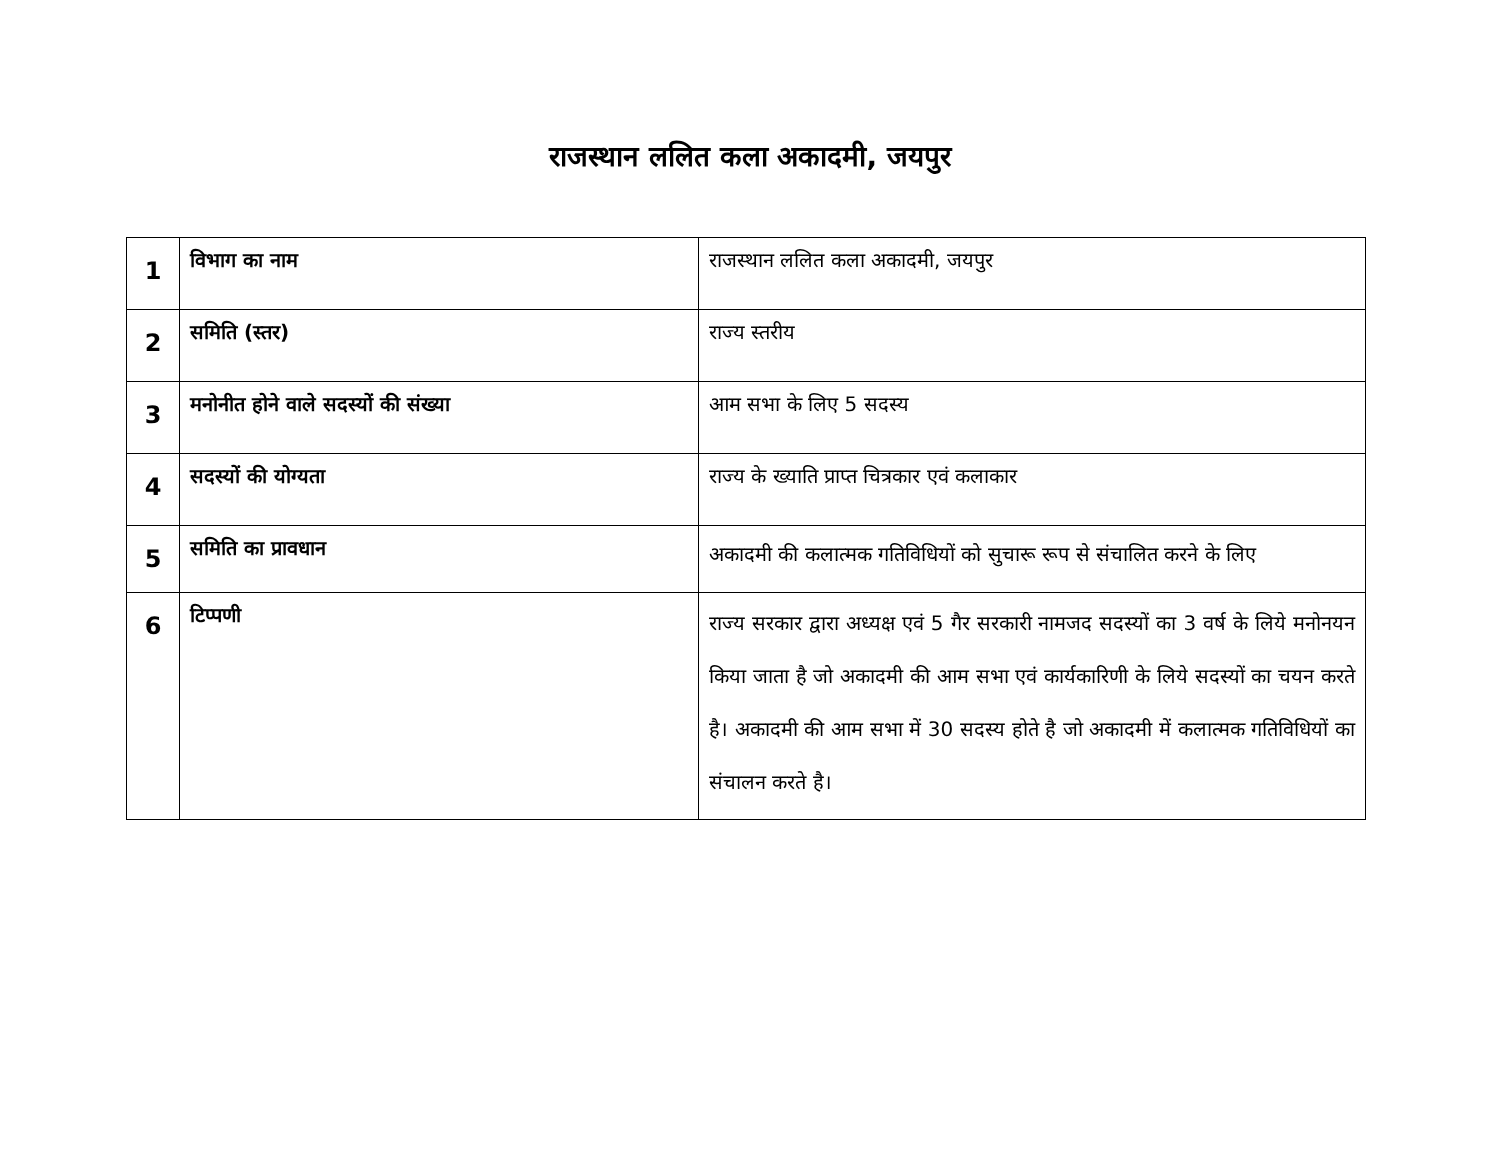राजस्थान ललित कला अकादमी, जयपुर
| 1 | विभाग का नाम | राजस्थान ललित कला अकादमी, जयपुर |
| 2 | समिति (स्तर) | राज्य स्तरीय |
| 3 | मनोनीत होने वाले सदस्यों की संख्या | आम सभा के लिए 5 सदस्य |
| 4 | सदस्यों की योग्यता | राज्य के ख्याति प्राप्त चित्रकार एवं कलाकार |
| 5 | समिति का प्रावधान | अकादमी की कलात्मक गतिविधियों को सुचारू रूप से संचालित करने के लिए |
| 6 | टिप्पणी | राज्य सरकार द्वारा अध्यक्ष एवं 5 गैर सरकारी नामजद सदस्यों का 3 वर्ष के लिये मनोनयन किया जाता है जो अकादमी की आम सभा एवं कार्यकारिणी के लिये सदस्यों का चयन करते है। अकादमी की आम सभा में 30 सदस्य होते है जो अकादमी में कलात्मक गतिविधियों का संचालन करते है। |